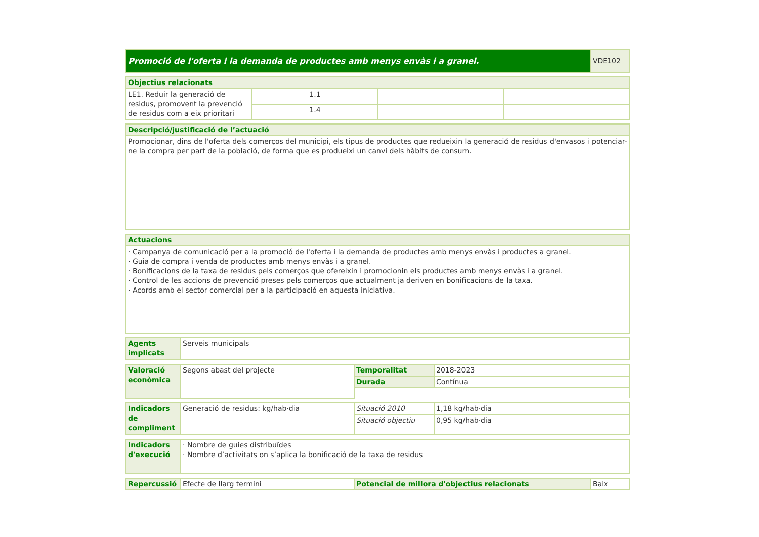| Promoció de l'oferta i la demanda de productes amb menys envàs i a granel. | VDE102 |
| Objectius relacionats | | | |
| --- | --- | --- | --- |
| LE1. Reduir la generació de residus, promovent la prevenció de residus com a eix prioritari | 1.1 | | |
| | 1.4 | | |
| Descripció/justificació de l’actuació |
| --- |
| Promocionar, dins de l'oferta dels comerços del municipi, els tipus de productes que redueixin la generació de residus d'envasos i potenciar-ne la compra per part de la població, de forma que es produeixi un canvi dels hàbits de consum. |
| Actuacions |
| --- |
| · Campanya de comunicació per a la promoció de l'oferta i la demanda de productes amb menys envàs i productes a granel. · Guia de compra i venda de productes amb menys envàs i a granel. · Bonificacions de la taxa de residus pels comerços que ofereixin i promocionin els productes amb menys envàs i a granel. · Control de les accions de prevenció preses pels comerços que actualment ja deriven en bonificacions de la taxa. · Acords amb el sector comercial per a la participació en aquesta iniciativa. |
| Agents implicats | Serveis municipals |
| Valoració econòmica | Segons abast del projecte | Temporalitat | 2018-2023 |
| | | Durada | Contínua |
| Indicadors de compliment | Generació de residus: kg/hab·dia | Situació 2010 | 1,18 kg/hab·dia |
| | | Situació objectiu | 0,95 kg/hab·dia |
| Indicadors d'execució | · Nombre de guies distribuïdes · Nombre d’activitats on s’aplica la bonificació de la taxa de residus |
| Repercussió | Efecte de llarg termini | Potencial de millora d'objectius relacionats | Baix |